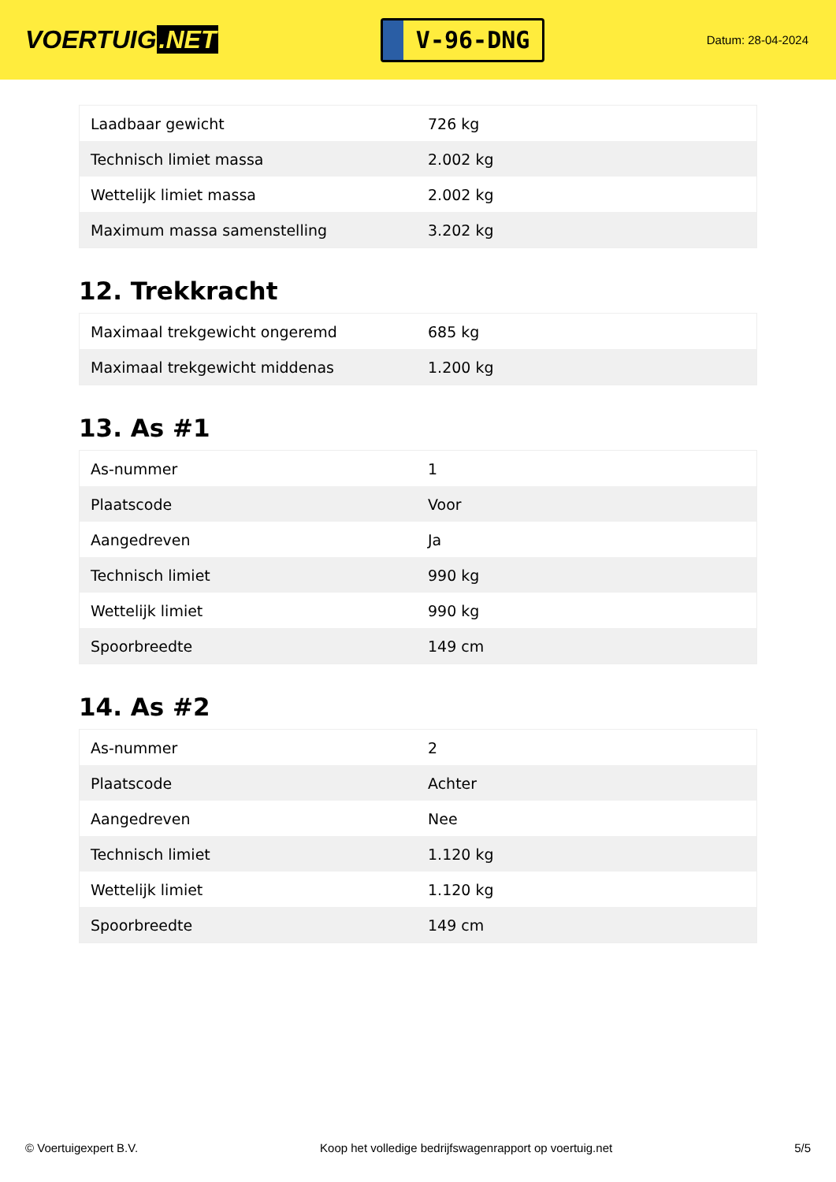VOERTUIG.NET
V-96-DNG
Datum: 28-04-2024
| Laadbaar gewicht | 726 kg |
| Technisch limiet massa | 2.002 kg |
| Wettelijk limiet massa | 2.002 kg |
| Maximum massa samenstelling | 3.202 kg |
12. Trekkracht
| Maximaal trekgewicht ongeremd | 685 kg |
| Maximaal trekgewicht middenas | 1.200 kg |
13. As #1
| As-nummer | 1 |
| Plaatscode | Voor |
| Aangedreven | Ja |
| Technisch limiet | 990 kg |
| Wettelijk limiet | 990 kg |
| Spoorbreedte | 149 cm |
14. As #2
| As-nummer | 2 |
| Plaatscode | Achter |
| Aangedreven | Nee |
| Technisch limiet | 1.120 kg |
| Wettelijk limiet | 1.120 kg |
| Spoorbreedte | 149 cm |
© Voertuigexpert B.V. Koop het volledige bedrijfswagenrapport op voertuig.net 5/5